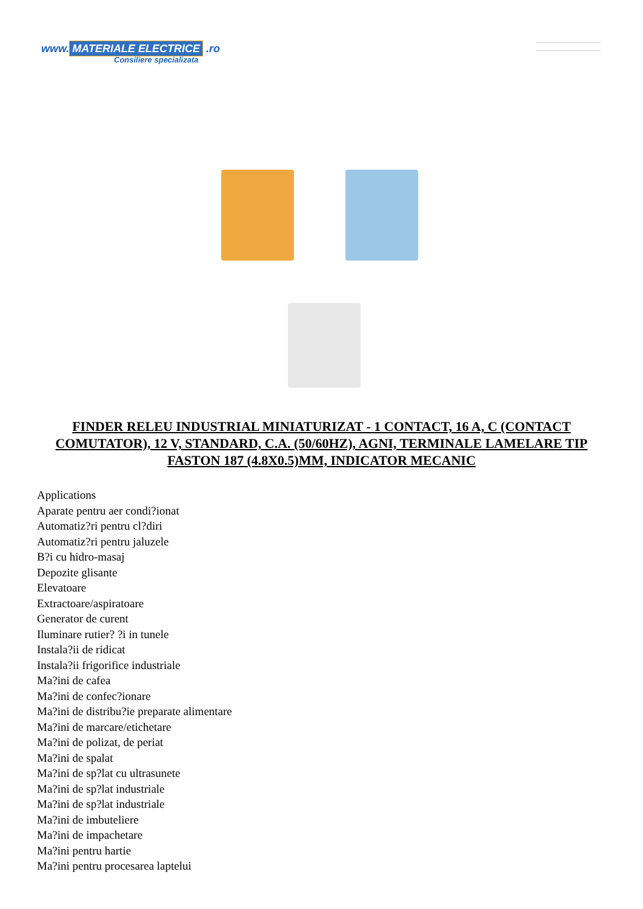www. MATERIALE ELECTRICE .ro
Consiliere specializata
FINDER RELEU INDUSTRIAL MINIATURIZAT - 1 CONTACT, 16 A, C (CONTACT COMUTATOR), 12 V, STANDARD, C.A. (50/60HZ), AGNI, TERMINALE LAMELARE TIP FASTON 187 (4.8X0.5)MM, INDICATOR MECANIC
Applications
Aparate pentru aer condi?ionat
Automatiz?ri pentru cl?diri
Automatiz?ri pentru jaluzele
B?i cu hidro-masaj
Depozite glisante
Elevatoare
Extractoare/aspiratoare
Generator de curent
Iluminare rutier? ?i in tunele
Instala?ii de ridicat
Instala?ii frigorifice industriale
Ma?ini de cafea
Ma?ini de confec?ionare
Ma?ini de distribu?ie preparate alimentare
Ma?ini de marcare/etichetare
Ma?ini de polizat, de periat
Ma?ini de spalat
Ma?ini de sp?lat cu ultrasunete
Ma?ini de sp?lat industriale
Ma?ini de sp?lat industriale
Ma?ini de imbuteliere
Ma?ini de impachetare
Ma?ini pentru hartie
Ma?ini pentru procesarea laptelui